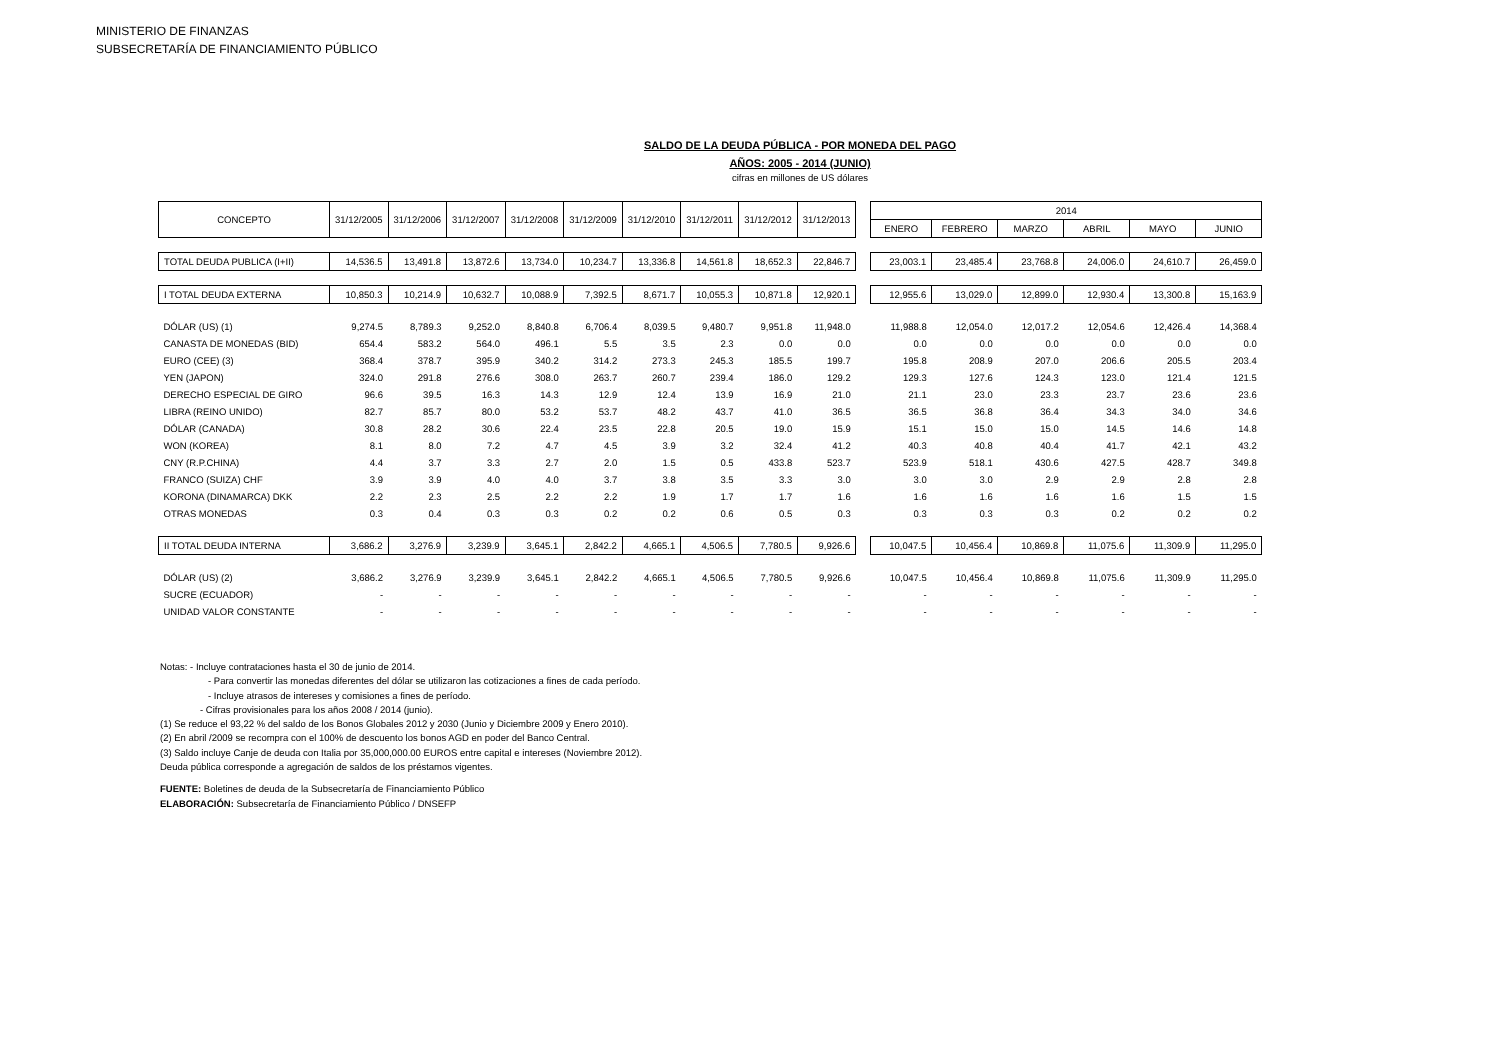MINISTERIO DE FINANZAS
SUBSECRETARÍA DE FINANCIAMIENTO PÚBLICO
SALDO DE LA DEUDA PÚBLICA - POR MONEDA DEL PAGO
AÑOS: 2005 - 2014 (JUNIO)
cifras en millones de US dólares
| CONCEPTO | 31/12/2005 | 31/12/2006 | 31/12/2007 | 31/12/2008 | 31/12/2009 | 31/12/2010 | 31/12/2011 | 31/12/2012 | 31/12/2013 | | 2014 | | | | | |
| --- | --- | --- | --- | --- | --- | --- | --- | --- | --- | --- | --- | --- | --- | --- | --- | --- |
| | | | | | | | | | | | ENERO | FEBRERO | MARZO | ABRIL | MAYO | JUNIO |
| TOTAL DEUDA PUBLICA (I+II) | 14,536.5 | 13,491.8 | 13,872.6 | 13,734.0 | 10,234.7 | 13,336.8 | 14,561.8 | 18,652.3 | 22,846.7 | | 23,003.1 | 23,485.4 | 23,768.8 | 24,006.0 | 24,610.7 | 26,459.0 |
| I TOTAL DEUDA EXTERNA | 10,850.3 | 10,214.9 | 10,632.7 | 10,088.9 | 7,392.5 | 8,671.7 | 10,055.3 | 10,871.8 | 12,920.1 | | 12,955.6 | 13,029.0 | 12,899.0 | 12,930.4 | 13,300.8 | 15,163.9 |
| DÓLAR (US) (1) | 9,274.5 | 8,789.3 | 9,252.0 | 8,840.8 | 6,706.4 | 8,039.5 | 9,480.7 | 9,951.8 | 11,948.0 | | 11,988.8 | 12,054.0 | 12,017.2 | 12,054.6 | 12,426.4 | 14,368.4 |
| CANASTA DE MONEDAS (BID) | 654.4 | 583.2 | 564.0 | 496.1 | 5.5 | 3.5 | 2.3 | 0.0 | 0.0 | | 0.0 | 0.0 | 0.0 | 0.0 | 0.0 | 0.0 |
| EURO (CEE) (3) | 368.4 | 378.7 | 395.9 | 340.2 | 314.2 | 273.3 | 245.3 | 185.5 | 199.7 | | 195.8 | 208.9 | 207.0 | 206.6 | 205.5 | 203.4 |
| YEN (JAPON) | 324.0 | 291.8 | 276.6 | 308.0 | 263.7 | 260.7 | 239.4 | 186.0 | 129.2 | | 129.3 | 127.6 | 124.3 | 123.0 | 121.4 | 121.5 |
| DERECHO ESPECIAL DE GIRO | 96.6 | 39.5 | 16.3 | 14.3 | 12.9 | 12.4 | 13.9 | 16.9 | 21.0 | | 21.1 | 23.0 | 23.3 | 23.7 | 23.6 | 23.6 |
| LIBRA (REINO UNIDO) | 82.7 | 85.7 | 80.0 | 53.2 | 53.7 | 48.2 | 43.7 | 41.0 | 36.5 | | 36.5 | 36.8 | 36.4 | 34.3 | 34.0 | 34.6 |
| DÓLAR (CANADA) | 30.8 | 28.2 | 30.6 | 22.4 | 23.5 | 22.8 | 20.5 | 19.0 | 15.9 | | 15.1 | 15.0 | 15.0 | 14.5 | 14.6 | 14.8 |
| WON (KOREA) | 8.1 | 8.0 | 7.2 | 4.7 | 4.5 | 3.9 | 3.2 | 32.4 | 41.2 | | 40.3 | 40.8 | 40.4 | 41.7 | 42.1 | 43.2 |
| CNY (R.P.CHINA) | 4.4 | 3.7 | 3.3 | 2.7 | 2.0 | 1.5 | 0.5 | 433.8 | 523.7 | | 523.9 | 518.1 | 430.6 | 427.5 | 428.7 | 349.8 |
| FRANCO (SUIZA) CHF | 3.9 | 3.9 | 4.0 | 4.0 | 3.7 | 3.8 | 3.5 | 3.3 | 3.0 | | 3.0 | 3.0 | 2.9 | 2.9 | 2.8 | 2.8 |
| KORONA (DINAMARCA) DKK | 2.2 | 2.3 | 2.5 | 2.2 | 2.2 | 1.9 | 1.7 | 1.7 | 1.6 | | 1.6 | 1.6 | 1.6 | 1.6 | 1.5 | 1.5 |
| OTRAS MONEDAS | 0.3 | 0.4 | 0.3 | 0.3 | 0.2 | 0.2 | 0.6 | 0.5 | 0.3 | | 0.3 | 0.3 | 0.3 | 0.2 | 0.2 | 0.2 |
| II TOTAL DEUDA INTERNA | 3,686.2 | 3,276.9 | 3,239.9 | 3,645.1 | 2,842.2 | 4,665.1 | 4,506.5 | 7,780.5 | 9,926.6 | | 10,047.5 | 10,456.4 | 10,869.8 | 11,075.6 | 11,309.9 | 11,295.0 |
| DÓLAR (US) (2) | 3,686.2 | 3,276.9 | 3,239.9 | 3,645.1 | 2,842.2 | 4,665.1 | 4,506.5 | 7,780.5 | 9,926.6 | | 10,047.5 | 10,456.4 | 10,869.8 | 11,075.6 | 11,309.9 | 11,295.0 |
| SUCRE (ECUADOR) | - | - | - | - | - | - | - | - | - | | - | - | - | - | - | - |
| UNIDAD VALOR CONSTANTE | - | - | - | - | - | - | - | - | - | | - | - | - | - | - | - |
Notas: - Incluye contrataciones hasta el 30 de junio de 2014.
- Para convertir las monedas diferentes del dólar se utilizaron las cotizaciones a fines de cada período.
- Incluye atrasos de intereses y comisiones a fines de período.
- Cifras provisionales para los años 2008 / 2014 (junio).
(1) Se reduce el 93,22 % del saldo de los Bonos Globales 2012 y 2030 (Junio y Diciembre 2009 y Enero 2010).
(2) En abril /2009 se recompra con el 100% de descuento los bonos AGD en poder del Banco Central.
(3) Saldo incluye Canje de deuda con Italia por 35,000,000.00 EUROS entre capital e intereses (Noviembre 2012).
Deuda pública corresponde a agregación de saldos de los préstamos vigentes.
FUENTE: Boletines de deuda de la Subsecretaría de Financiamiento Público
ELABORACIÓN: Subsecretaría de Financiamiento Público / DNSEFP